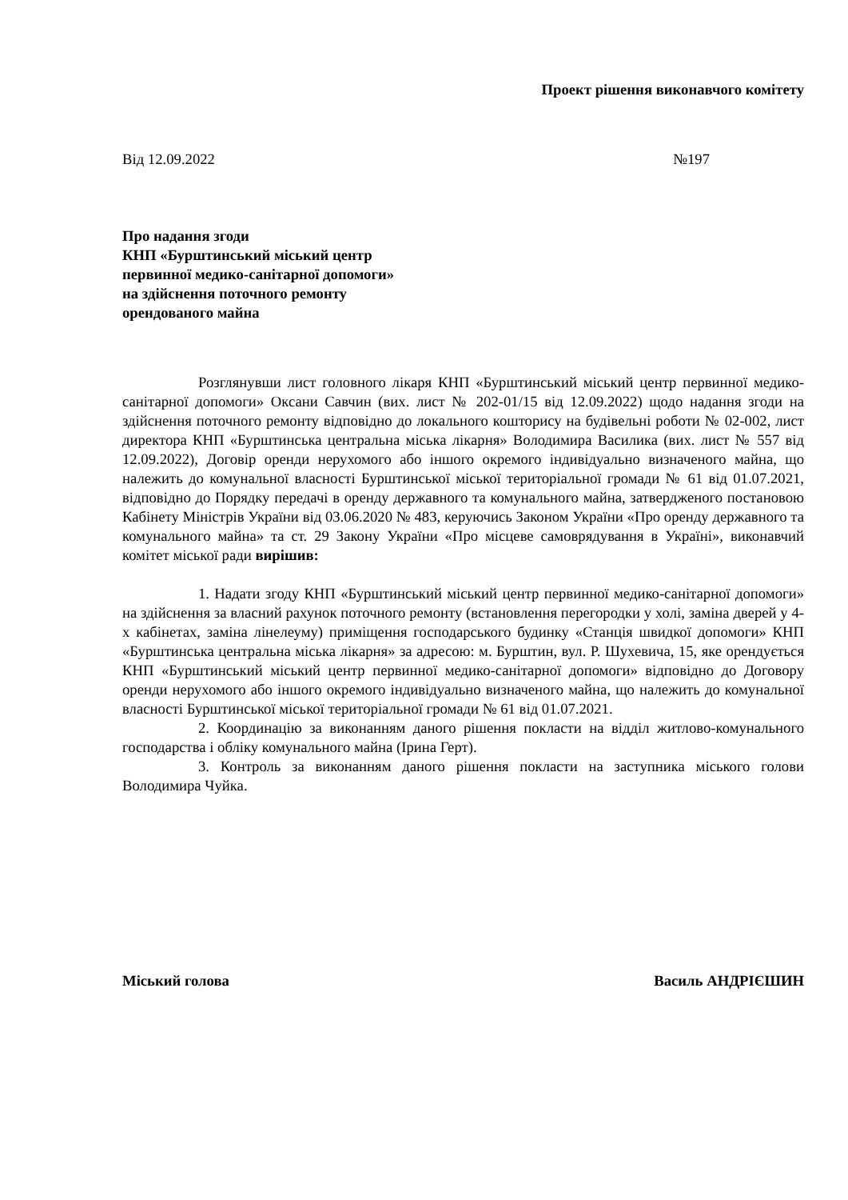Проект рішення виконавчого комітету
Від 12.09.2022 №197
Про надання згоди
КНП «Бурштинський міський центр
первинної медико-санітарної допомоги»
на здійснення поточного ремонту
орендованого майна
Розглянувши лист головного лікаря КНП «Бурштинський міський центр первинної медико-санітарної допомоги» Оксани Савчин (вих. лист № 202-01/15 від 12.09.2022) щодо надання згоди на здійснення поточного ремонту відповідно до локального кошторису на будівельні роботи № 02-002, лист директора КНП «Бурштинська центральна міська лікарня» Володимира Василика (вих. лист № 557 від 12.09.2022), Договір оренди нерухомого або іншого окремого індивідуально визначеного майна, що належить до комунальної власності Бурштинської міської територіальної громади № 61 від 01.07.2021, відповідно до Порядку передачі в оренду державного та комунального майна, затвердженого постановою Кабінету Міністрів України від 03.06.2020 № 483, керуючись Законом України «Про оренду державного та комунального майна» та ст. 29 Закону України «Про місцеве самоврядування в Україні», виконавчий комітет міської ради вирішив:
1. Надати згоду КНП «Бурштинський міський центр первинної медико-санітарної допомоги» на здійснення за власний рахунок поточного ремонту (встановлення перегородки у холі, заміна дверей у 4-х кабінетах, заміна лінелеуму) приміщення господарського будинку «Станція швидкої допомоги» КНП «Бурштинська центральна міська лікарня» за адресою: м. Бурштин, вул. Р. Шухевича, 15, яке орендується КНП «Бурштинський міський центр первинної медико-санітарної допомоги» відповідно до Договору оренди нерухомого або іншого окремого індивідуально визначеного майна, що належить до комунальної власності Бурштинської міської територіальної громади № 61 від 01.07.2021.
2. Координацію за виконанням даного рішення покласти на відділ житлово-комунального господарства і обліку комунального майна (Ірина Герт).
3. Контроль за виконанням даного рішення покласти на заступника міського голови Володимира Чуйка.
Міський голова Василь АНДРІЄШИН